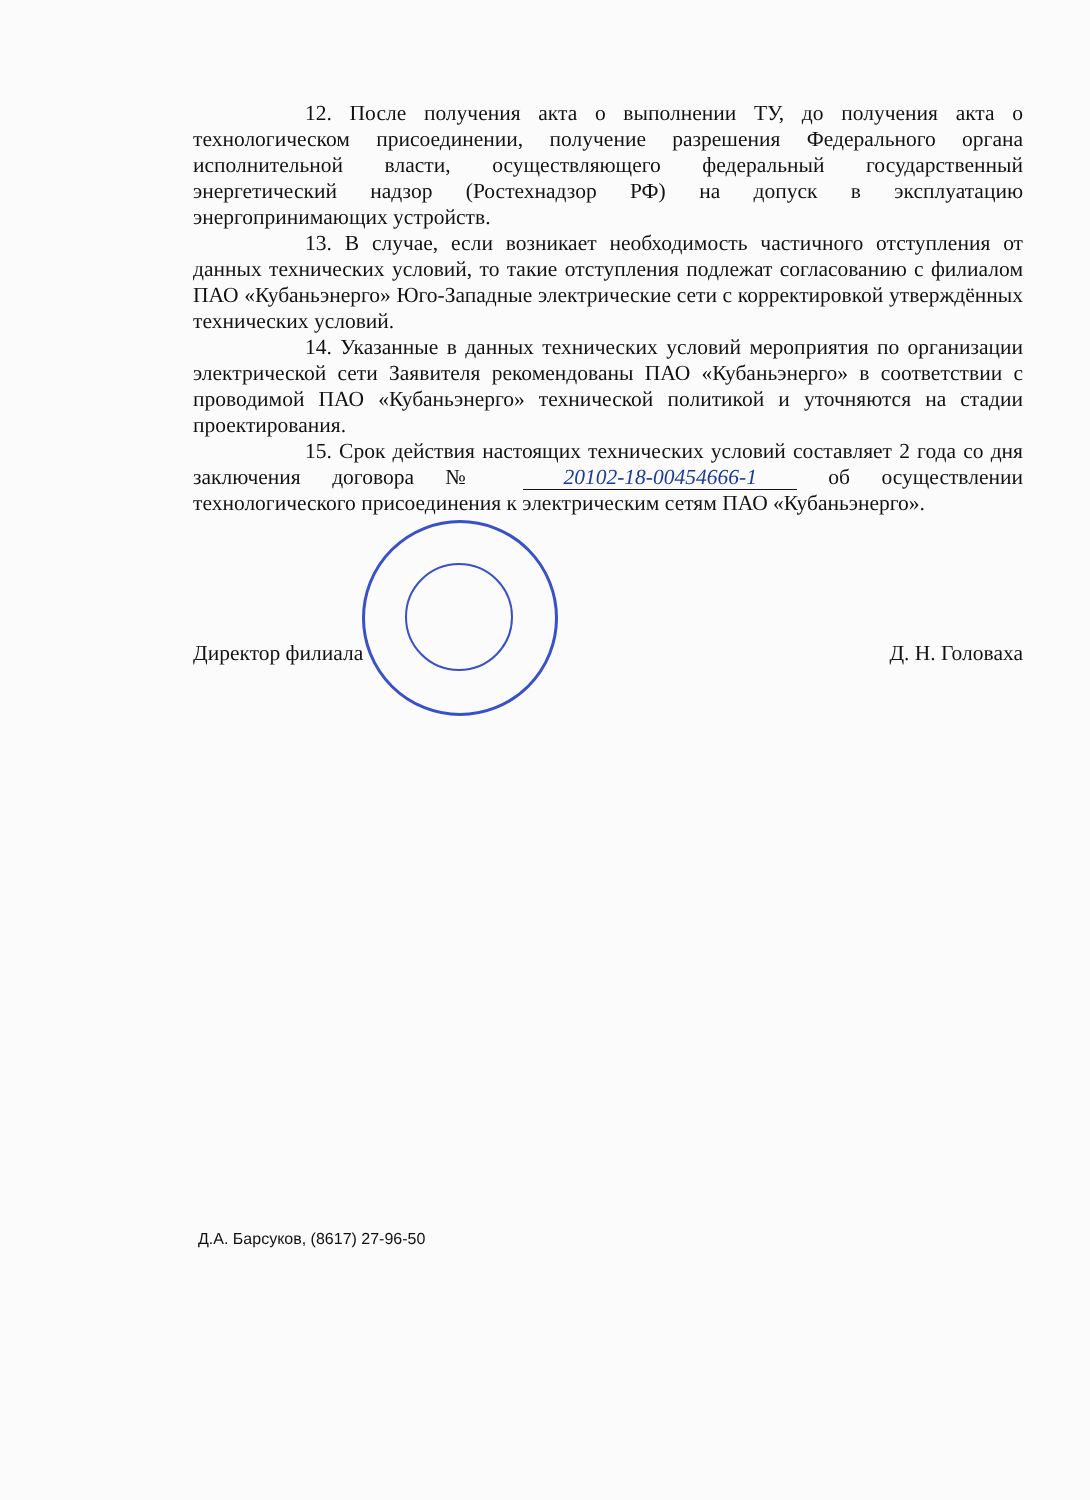12. После получения акта о выполнении ТУ, до получения акта о технологическом присоединении, получение разрешения Федерального органа исполнительной власти, осуществляющего федеральный государственный энергетический надзор (Ростехнадзор РФ) на допуск в эксплуатацию энергопринимающих устройств.
13. В случае, если возникает необходимость частичного отступления от данных технических условий, то такие отступления подлежат согласованию с филиалом ПАО «Кубаньэнерго» Юго-Западные электрические сети с корректировкой утверждённых технических условий.
14. Указанные в данных технических условий мероприятия по организации электрической сети Заявителя рекомендованы ПАО «Кубаньэнерго» в соответствии с проводимой ПАО «Кубаньэнерго» технической политикой и уточняются на стадии проектирования.
15. Срок действия настоящих технических условий составляет 2 года со дня заключения договора № 20102-18-00454666-1 об осуществлении технологического присоединения к электрическим сетям ПАО «Кубаньэнерго».
Директор филиала Д. Н. Головаха
Д.А. Барсуков, (8617) 27-96-50